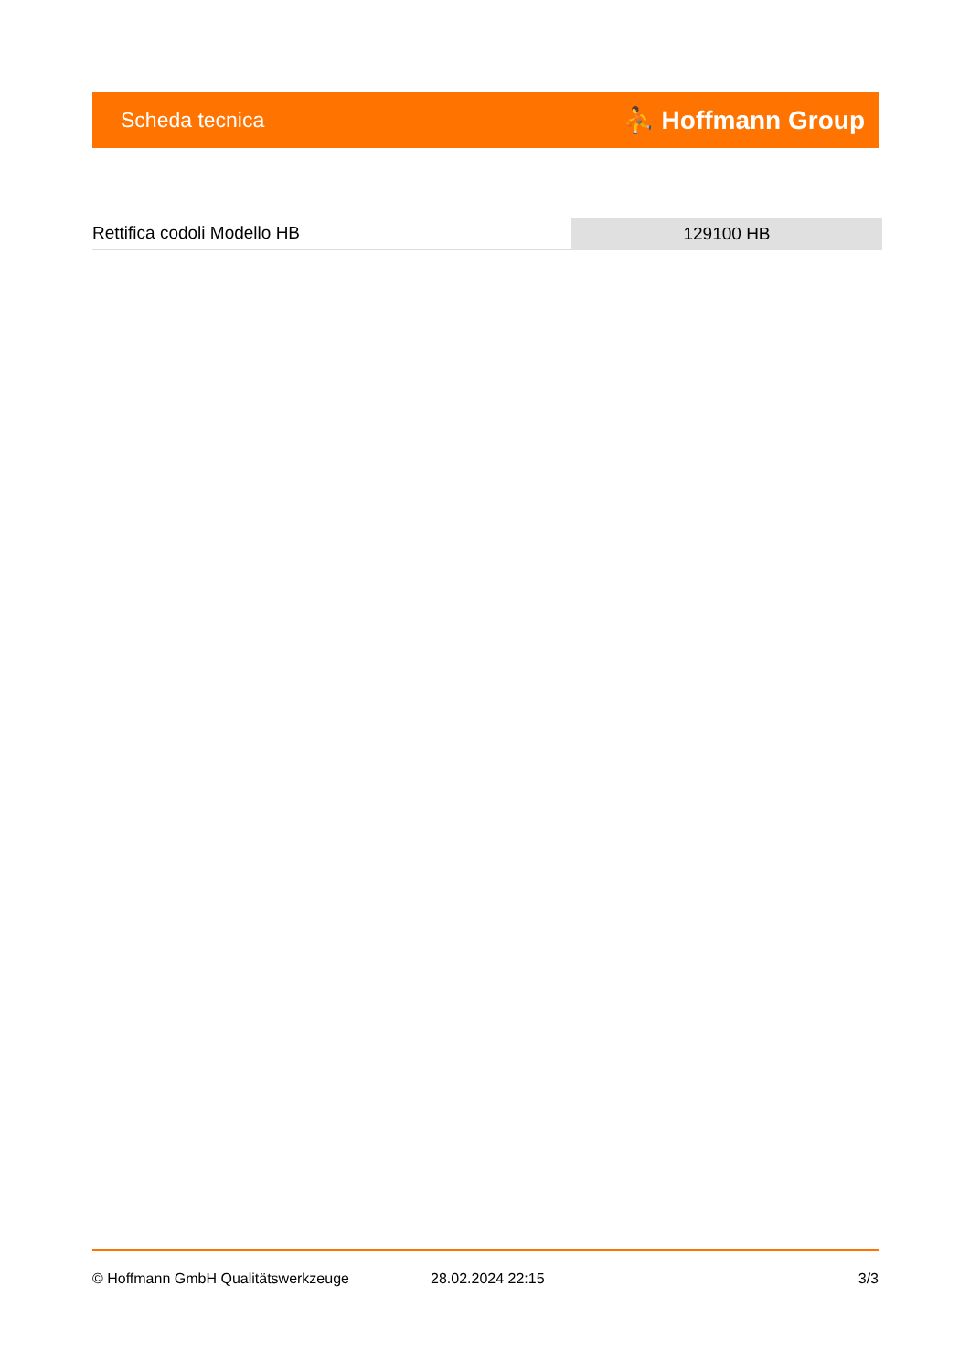Scheda tecnica ⛹ Hoffmann Group
| Rettifica codoli Modello HB | 129100 HB |
© Hoffmann GmbH Qualitätswerkzeuge 28.02.2024 22:15 3/3